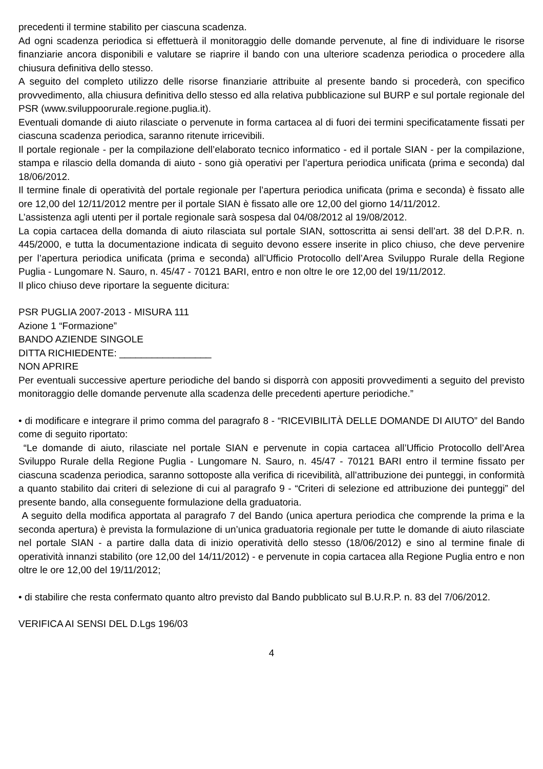precedenti il termine stabilito per ciascuna scadenza.
Ad ogni scadenza periodica si effettuerà il monitoraggio delle domande pervenute, al fine di individuare le risorse finanziarie ancora disponibili e valutare se riaprire il bando con una ulteriore scadenza periodica o procedere alla chiusura definitiva dello stesso.
A seguito del completo utilizzo delle risorse finanziarie attribuite al presente bando si procederà, con specifico provvedimento, alla chiusura definitiva dello stesso ed alla relativa pubblicazione sul BURP e sul portale regionale del PSR (www.sviluppoorurale.regione.puglia.it).
Eventuali domande di aiuto rilasciate o pervenute in forma cartacea al di fuori dei termini specificatamente fissati per ciascuna scadenza periodica, saranno ritenute irricevibili.
Il portale regionale - per la compilazione dell’elaborato tecnico informatico - ed il portale SIAN - per la compilazione, stampa e rilascio della domanda di aiuto - sono già operativi per l’apertura periodica unificata (prima e seconda) dal 18/06/2012.
Il termine finale di operatività del portale regionale per l’apertura periodica unificata (prima e seconda) è fissato alle ore 12,00 del 12/11/2012 mentre per il portale SIAN è fissato alle ore 12,00 del giorno 14/11/2012.
L’assistenza agli utenti per il portale regionale sarà sospesa dal 04/08/2012 al 19/08/2012.
La copia cartacea della domanda di aiuto rilasciata sul portale SIAN, sottoscritta ai sensi dell’art. 38 del D.P.R. n. 445/2000, e tutta la documentazione indicata di seguito devono essere inserite in plico chiuso, che deve pervenire per l’apertura periodica unificata (prima e seconda) all’Ufficio Protocollo dell’Area Sviluppo Rurale della Regione Puglia - Lungomare N. Sauro, n. 45/47 - 70121 BARI, entro e non oltre le ore 12,00 del 19/11/2012.
Il plico chiuso deve riportare la seguente dicitura:
PSR PUGLIA 2007-2013 - MISURA 111
Azione 1 “Formazione”
BANDO AZIENDE SINGOLE
DITTA RICHIEDENTE: _________________
NON APRIRE
Per eventuali successive aperture periodiche del bando si disporrà con appositi provvedimenti a seguito del previsto monitoraggio delle domande pervenute alla scadenza delle precedenti aperture periodiche.”
• di modificare e integrare il primo comma del paragrafo 8 - “RICEVIBILITÀ DELLE DOMANDE DI AIUTO” del Bando come di seguito riportato:
“Le domande di aiuto, rilasciate nel portale SIAN e pervenute in copia cartacea all’Ufficio Protocollo dell’Area Sviluppo Rurale della Regione Puglia - Lungomare N. Sauro, n. 45/47 - 70121 BARI entro il termine fissato per ciascuna scadenza periodica, saranno sottoposte alla verifica di ricevibilità, all’attribuzione dei punteggi, in conformità a quanto stabilito dai criteri di selezione di cui al paragrafo 9 - “Criteri di selezione ed attribuzione dei punteggi” del presente bando, alla conseguente formulazione della graduatoria.
A seguito della modifica apportata al paragrafo 7 del Bando (unica apertura periodica che comprende la prima e la seconda apertura) è prevista la formulazione di un’unica graduatoria regionale per tutte le domande di aiuto rilasciate nel portale SIAN - a partire dalla data di inizio operatività dello stesso (18/06/2012) e sino al termine finale di operatività innanzi stabilito (ore 12,00 del 14/11/2012) - e pervenute in copia cartacea alla Regione Puglia entro e non oltre le ore 12,00 del 19/11/2012;
• di stabilire che resta confermato quanto altro previsto dal Bando pubblicato sul B.U.R.P. n. 83 del 7/06/2012.
VERIFICA AI SENSI DEL D.Lgs 196/03
4